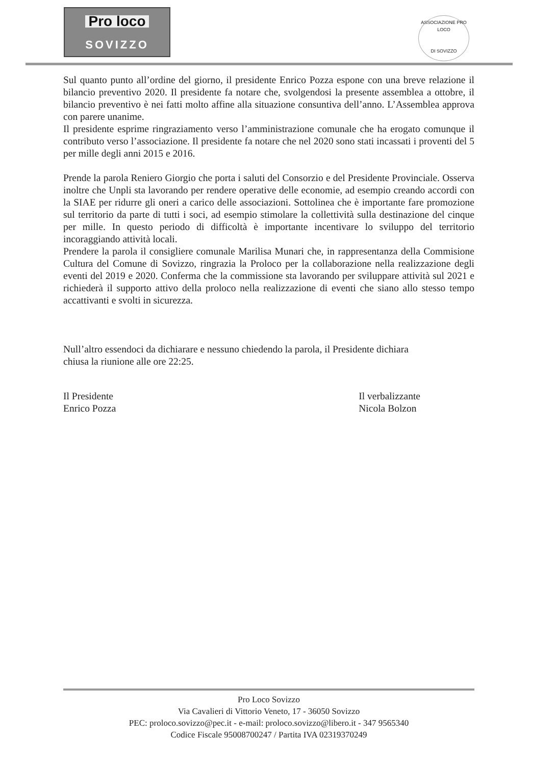Pro loco
SOVIZZO
ASSOCIAZIONE PRO LOCO
DI SOVIZZO
Sul quanto punto all’ordine del giorno, il presidente Enrico Pozza espone con una breve relazione il bilancio preventivo 2020. Il presidente fa notare che, svolgendosi la presente assemblea a ottobre, il bilancio preventivo è nei fatti molto affine alla situazione consuntiva dell’anno. L’Assemblea approva con parere unanime.
Il presidente esprime ringraziamento verso l’amministrazione comunale che ha erogato comunque il contributo verso l’associazione. Il presidente fa notare che nel 2020 sono stati incassati i proventi del 5 per mille degli anni 2015 e 2016.
Prende la parola Reniero Giorgio che porta i saluti del Consorzio e del Presidente Provinciale. Osserva inoltre che Unpli sta lavorando per rendere operative delle economie, ad esempio creando accordi con la SIAE per ridurre gli oneri a carico delle associazioni. Sottolinea che è importante fare promozione sul territorio da parte di tutti i soci, ad esempio stimolare la collettività sulla destinazione del cinque per mille. In questo periodo di difficoltà è importante incentivare lo sviluppo del territorio incoraggiando attività locali.
Prendere la parola il consigliere comunale Marilisa Munari che, in rappresentanza della Commisione Cultura del Comune di Sovizzo, ringrazia la Proloco per la collaborazione nella realizzazione degli eventi del 2019 e 2020. Conferma che la commissione sta lavorando per sviluppare attività sul 2021 e richiederà il supporto attivo della proloco nella realizzazione di eventi che siano allo stesso tempo accattivanti e svolti in sicurezza.
Null’altro essendoci da dichiarare e nessuno chiedendo la parola, il Presidente dichiara
chiusa la riunione alle ore 22:25.
Il Presidente
Enrico Pozza
Il verbalizzante
Nicola Bolzon
Pro Loco Sovizzo
Via Cavalieri di Vittorio Veneto, 17 - 36050 Sovizzo
PEC: proloco.sovizzo@pec.it - e-mail: proloco.sovizzo@libero.it - 347 9565340
Codice Fiscale 95008700247 / Partita IVA 02319370249